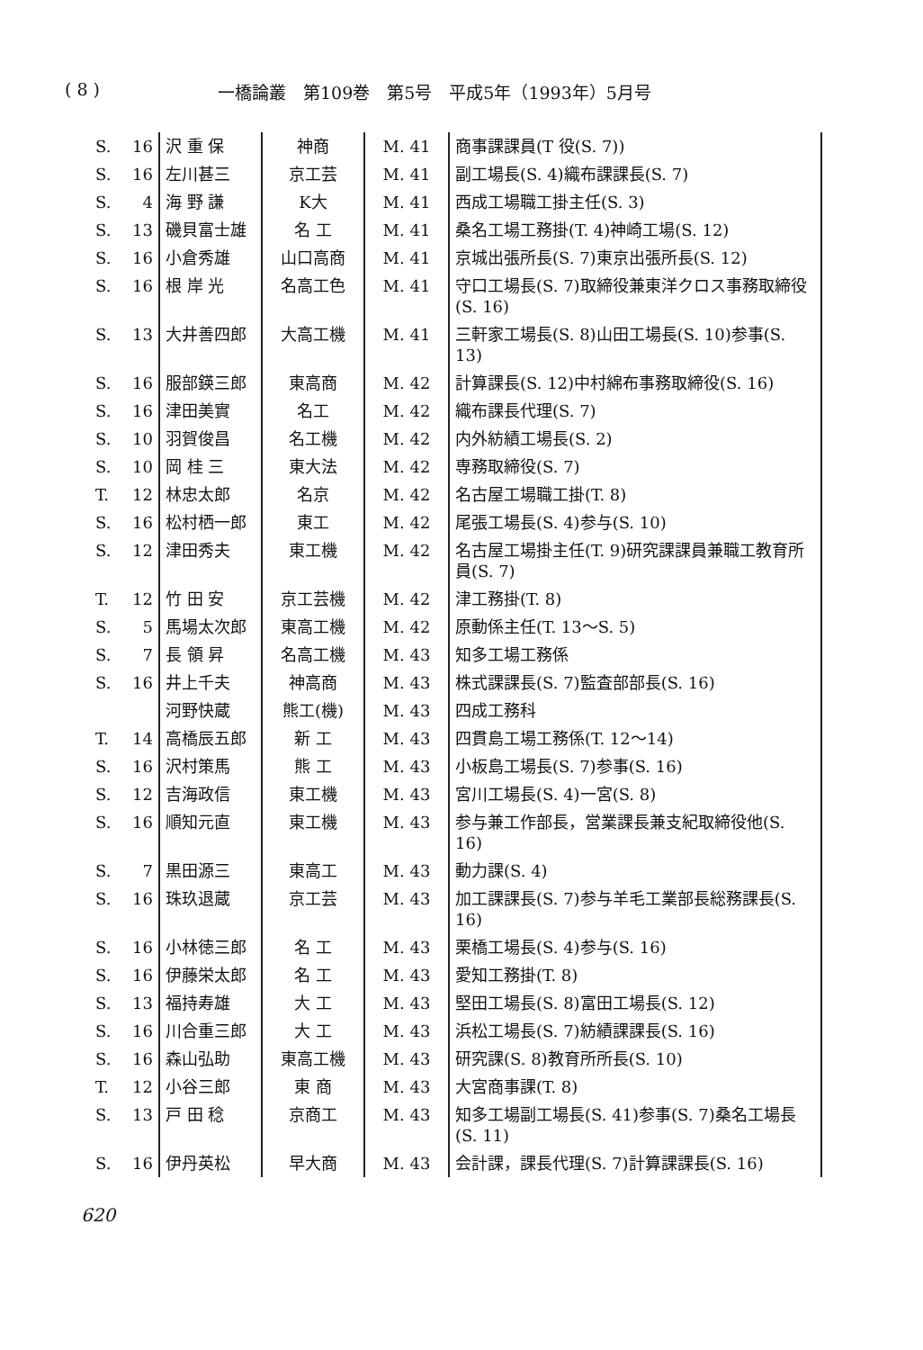( 8 ) 一橋論叢　第109巻　第5号　平成5年（1993年）5月号
| S. | 16 | 沢 重 保 | 神商 | M. 41 | 商事課課員(T 役(S. 7)) |
| S. | 16 | 左川甚三 | 京工芸 | M. 41 | 副工場長(S. 4)織布課課長(S. 7) |
| S. | 4 | 海 野 謙 | K大 | M. 41 | 西成工場職工掛主任(S. 3) |
| S. | 13 | 磯貝富士雄 | 名 工 | M. 41 | 桑名工場工務掛(T. 4)神崎工場(S. 12) |
| S. | 16 | 小倉秀雄 | 山口高商 | M. 41 | 京城出張所長(S. 7)東京出張所長(S. 12) |
| S. | 16 | 根 岸 光 | 名高工色 | M. 41 | 守口工場長(S. 7)取締役兼東洋クロス事務取締役(S. 16) |
| S. | 13 | 大井善四郎 | 大高工機 | M. 41 | 三軒家工場長(S. 8)山田工場長(S. 10)参事(S. 13) |
| S. | 16 | 服部鍈三郎 | 東高商 | M. 42 | 計算課長(S. 12)中村綿布事務取締役(S. 16) |
| S. | 16 | 津田美實 | 名工 | M. 42 | 織布課長代理(S. 7) |
| S. | 10 | 羽賀俊昌 | 名工機 | M. 42 | 内外紡績工場長(S. 2) |
| S. | 10 | 岡 桂 三 | 東大法 | M. 42 | 専務取締役(S. 7) |
| T. | 12 | 林忠太郎 | 名京 | M. 42 | 名古屋工場職工掛(T. 8) |
| S. | 16 | 松村栖一郎 | 東工 | M. 42 | 尾張工場長(S. 4)参与(S. 10) |
| S. | 12 | 津田秀夫 | 東工機 | M. 42 | 名古屋工場掛主任(T. 9)研究課課員兼職工教育所員(S. 7) |
| T. | 12 | 竹 田 安 | 京工芸機 | M. 42 | 津工務掛(T. 8) |
| S. | 5 | 馬場太次郎 | 東高工機 | M. 42 | 原動係主任(T. 13〜S. 5) |
| S. | 7 | 長 領 昇 | 名高工機 | M. 43 | 知多工場工務係 |
| S. | 16 | 井上千夫 | 神高商 | M. 43 | 株式課課長(S. 7)監査部部長(S. 16) |
| | | 河野快蔵 | 熊工(機) | M. 43 | 四成工務科 |
| T. | 14 | 高橋辰五郎 | 新 工 | M. 43 | 四貫島工場工務係(T. 12〜14) |
| S. | 16 | 沢村策馬 | 熊 工 | M. 43 | 小板島工場長(S. 7)参事(S. 16) |
| S. | 12 | 吉海政信 | 東工機 | M. 43 | 宮川工場長(S. 4)一宮(S. 8) |
| S. | 16 | 順知元直 | 東工機 | M. 43 | 参与兼工作部長，営業課長兼支紀取締役他(S. 16) |
| S. | 7 | 黒田源三 | 東高工 | M. 43 | 動力課(S. 4) |
| S. | 16 | 珠玖退蔵 | 京工芸 | M. 43 | 加工課課長(S. 7)参与羊毛工業部長総務課長(S. 16) |
| S. | 16 | 小林徳三郎 | 名 工 | M. 43 | 栗橋工場長(S. 4)参与(S. 16) |
| S. | 16 | 伊藤栄太郎 | 名 工 | M. 43 | 愛知工務掛(T. 8) |
| S. | 13 | 福持寿雄 | 大 工 | M. 43 | 堅田工場長(S. 8)富田工場長(S. 12) |
| S. | 16 | 川合重三郎 | 大 工 | M. 43 | 浜松工場長(S. 7)紡績課課長(S. 16) |
| S. | 16 | 森山弘助 | 東高工機 | M. 43 | 研究課(S. 8)教育所所長(S. 10) |
| T. | 12 | 小谷三郎 | 東 商 | M. 43 | 大宮商事課(T. 8) |
| S. | 13 | 戸 田 稔 | 京商工 | M. 43 | 知多工場副工場長(S. 41)参事(S. 7)桑名工場長(S. 11) |
| S. | 16 | 伊丹英松 | 早大商 | M. 43 | 会計課，課長代理(S. 7)計算課課長(S. 16) |
620